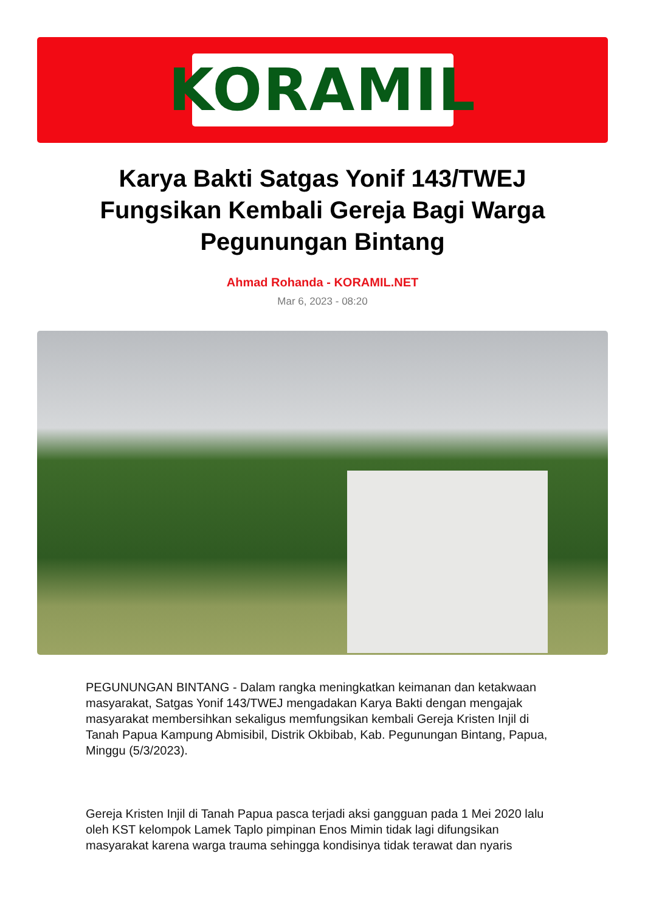KORAMIL
Karya Bakti Satgas Yonif 143/TWEJ Fungsikan Kembali Gereja Bagi Warga Pegunungan Bintang
Ahmad Rohanda - KORAMIL.NET
Mar 6, 2023 - 08:20
PEGUNUNGAN BINTANG - Dalam rangka meningkatkan keimanan dan ketakwaan masyarakat, Satgas Yonif 143/TWEJ mengadakan Karya Bakti dengan mengajak masyarakat membersihkan sekaligus memfungsikan kembali Gereja Kristen Injil di Tanah Papua Kampung Abmisibil, Distrik Okbibab, Kab. Pegunungan Bintang, Papua, Minggu (5/3/2023).
Gereja Kristen Injil di Tanah Papua pasca terjadi aksi gangguan pada 1 Mei 2020 lalu oleh KST kelompok Lamek Taplo pimpinan Enos Mimin tidak lagi difungsikan masyarakat karena warga trauma sehingga kondisinya tidak terawat dan nyaris